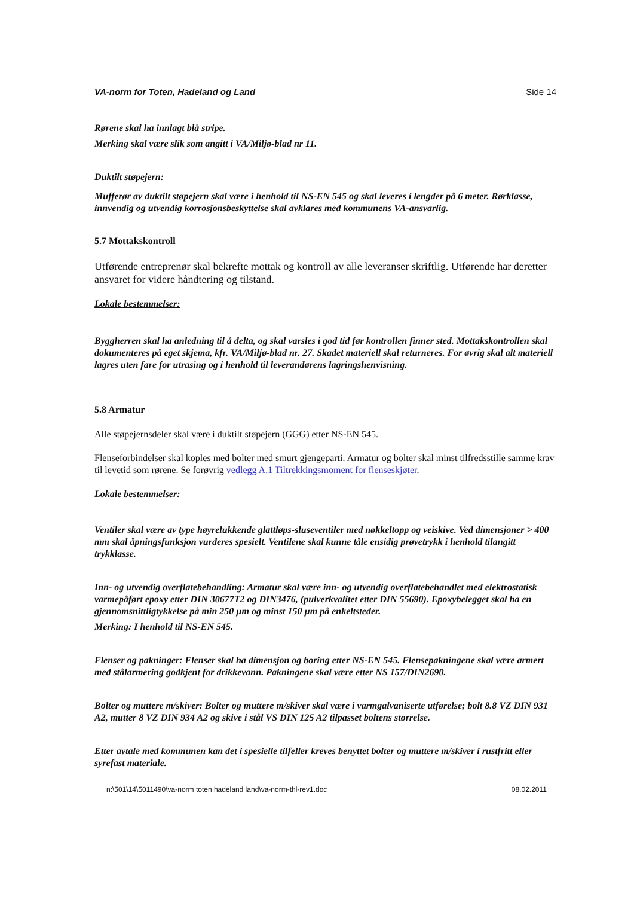VA-norm for Toten, Hadeland og Land Side 14
Rørene skal ha innlagt blå stripe.
Merking skal være slik som angitt i VA/Miljø-blad nr 11.
Duktilt støpejern:
Mufferør av duktilt støpejern skal være i henhold til NS-EN 545 og skal leveres i lengder på 6 meter. Rørklasse, innvendig og utvendig korrosjonsbeskyttelse skal avklares med kommunens VA-ansvarlig.
5.7 Mottakskontroll
Utførende entreprenør skal bekrefte mottak og kontroll av alle leveranser skriftlig. Utførende har deretter ansvaret for videre håndtering og tilstand.
Lokale bestemmelser:
Byggherren skal ha anledning til å delta, og skal varsles i god tid før kontrollen finner sted. Mottakskontrollen skal dokumenteres på eget skjema, kfr. VA/Miljø-blad nr. 27. Skadet materiell skal returneres. For øvrig skal alt materiell lagres uten fare for utrasing og i henhold til leverandørens lagringshenvisning.
5.8 Armatur
Alle støpejernsdeler skal være i duktilt støpejern (GGG) etter NS-EN 545.
Flenseforbindelser skal koples med bolter med smurt gjengeparti. Armatur og bolter skal minst tilfredsstille samme krav til levetid som rørene. Se forøvrig vedlegg A.1 Tiltrekkingsmoment for flenseskjøter.
Lokale bestemmelser:
Ventiler skal være av type høyrelukkende glattløps-sluseventiler med nøkkeltopp og veiskive. Ved dimensjoner > 400 mm skal åpningsfunksjon vurderes spesielt. Ventilene skal kunne tåle ensidig prøvetrykk i henhold tilangitt trykklasse.
Inn- og utvendig overflatebehandling: Armatur skal være inn- og utvendig overflatebehandlet med elektrostatisk varmepåført epoxy etter DIN 30677T2 og DIN3476, (pulverkvalitet etter DIN 55690). Epoxybelegget skal ha en gjennomsnittligtykkelse på min 250 µm og minst 150 µm på enkeltsteder.
Merking: I henhold til NS-EN 545.
Flenser og pakninger: Flenser skal ha dimensjon og boring etter NS-EN 545. Flensepakningene skal være armert med stålarmering godkjent for drikkevann. Pakningene skal være etter NS 157/DIN2690.
Bolter og muttere m/skiver: Bolter og muttere m/skiver skal være i varmgalvaniserte utførelse; bolt 8.8 VZ DIN 931 A2, mutter 8 VZ DIN 934 A2 og skive i stål VS DIN 125 A2 tilpasset boltens størrelse.
Etter avtale med kommunen kan det i spesielle tilfeller kreves benyttet bolter og muttere m/skiver i rustfritt eller syrefast materiale.
n:\501\14\5011490\va-norm toten hadeland land\va-norm-thl-rev1.doc 08.02.2011